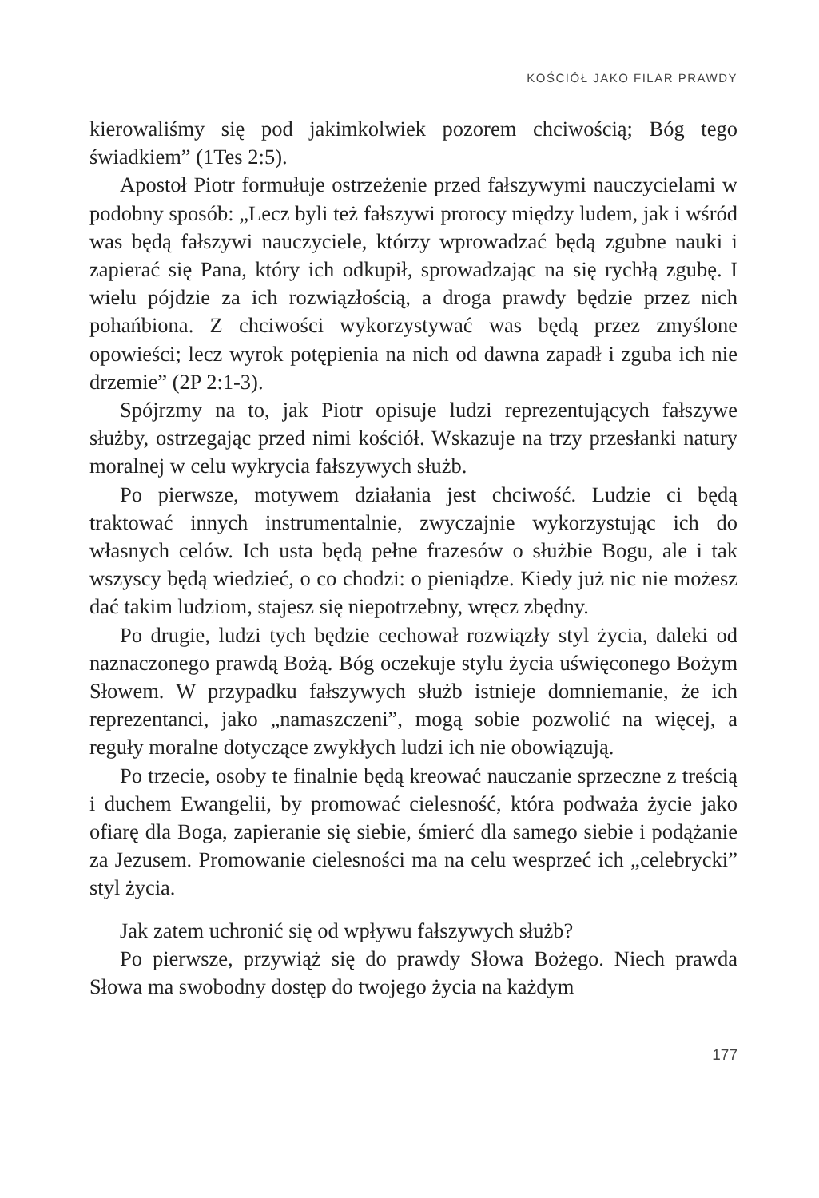KOŚCIÓŁ JAKO FILAR PRAWDY
kierowaliśmy się pod jakimkolwiek pozorem chciwością; Bóg tego świadkiem” (1Tes 2:5).
Apostoł Piotr formułuje ostrzeżenie przed fałszywymi nauczycielami w podobny sposób: „Lecz byli też fałszywi prorocy między ludem, jak i wśród was będą fałszywi nauczyciele, którzy wprowadzać będą zgubne nauki i zapierać się Pana, który ich odkupił, sprowadzając na się rychłą zgubę. I wielu pójdzie za ich rozwiązłością, a droga prawdy będzie przez nich pohańbiona. Z chciwości wykorzystywać was będą przez zmyślone opowieści; lecz wyrok potępienia na nich od dawna zapadł i zguba ich nie drzemie” (2P 2:1-3).
Spójrzmy na to, jak Piotr opisuje ludzi reprezentujących fałszywe służby, ostrzegając przed nimi kościół. Wskazuje na trzy przesłanki natury moralnej w celu wykrycia fałszywych służb.
Po pierwsze, motywem działania jest chciwość. Ludzie ci będą traktować innych instrumentalnie, zwyczajnie wykorzystując ich do własnych celów. Ich usta będą pełne frazesów o służbie Bogu, ale i tak wszyscy będą wiedzieć, o co chodzi: o pieniądze. Kiedy już nic nie możesz dać takim ludziom, stajesz się niepotrzebny, wręcz zbędny.
Po drugie, ludzi tych będzie cechował rozwiązły styl życia, daleki od naznaczonego prawdą Bożą. Bóg oczekuje stylu życia uświęconego Bożym Słowem. W przypadku fałszywych służb istnieje domniemanie, że ich reprezentanci, jako „namaszczeni”, mogą sobie pozwolić na więcej, a reguły moralne dotyczące zwykłych ludzi ich nie obowiązują.
Po trzecie, osoby te finalnie będą kreować nauczanie sprzeczne z treścią i duchem Ewangelii, by promować cielesność, która podważa życie jako ofiarę dla Boga, zapieranie się siebie, śmierć dla samego siebie i podążanie za Jezusem. Promowanie cielesności ma na celu wesprzeć ich „celebrycki” styl życia.
Jak zatem uchronić się od wpływu fałszywych służb?
Po pierwsze, przywiąż się do prawdy Słowa Bożego. Niech prawda Słowa ma swobodny dostęp do twojego życia na każdym
177